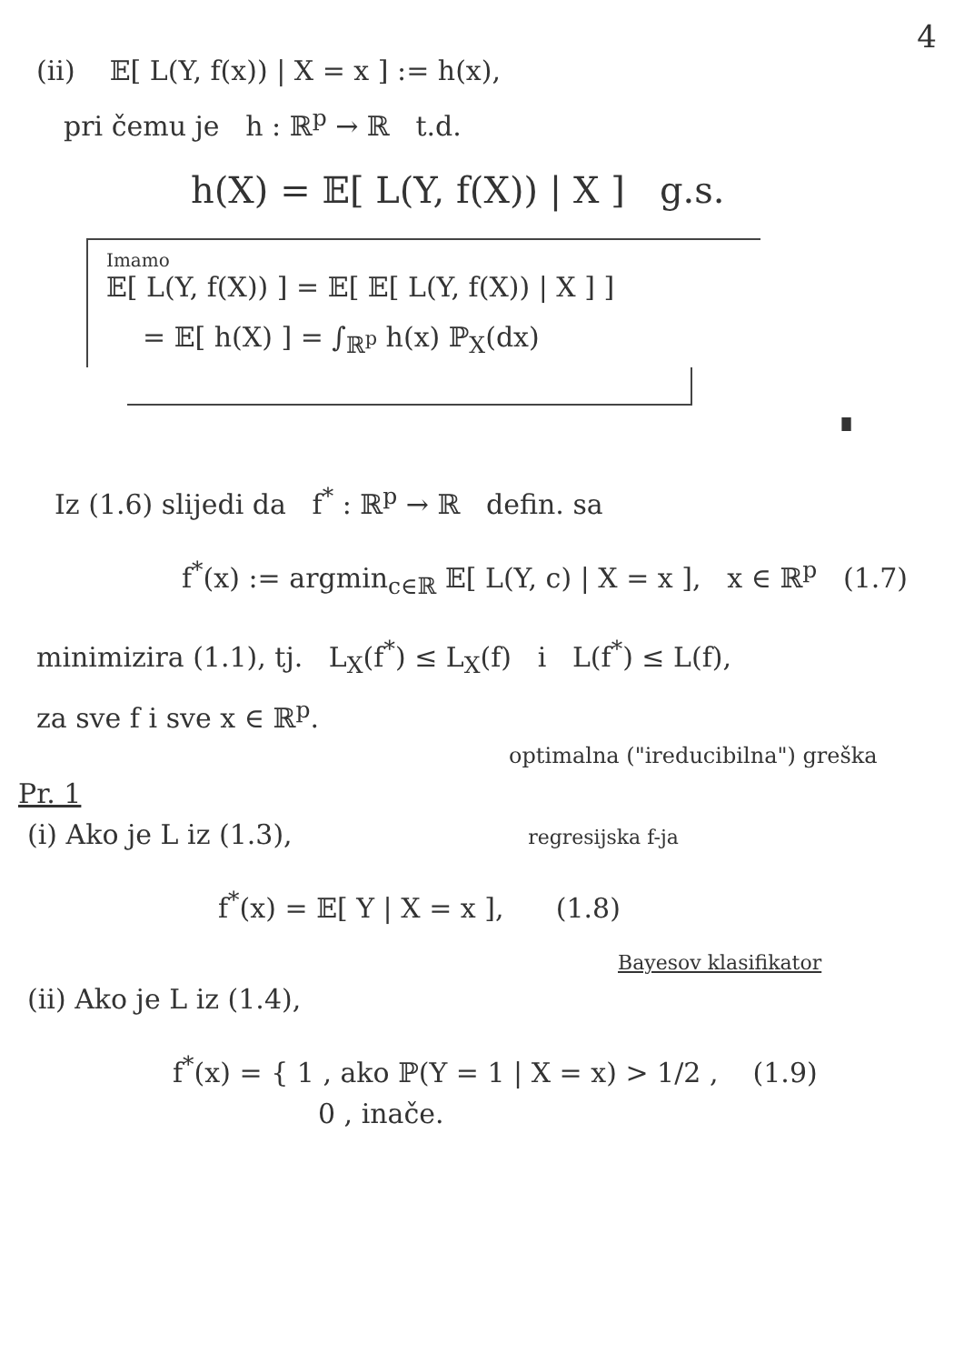4
(ii) 𝔼[ L(Y, f(x)) | X = x ] := h(x),
pri čemu je h : ℝ<sup>p</sup> → ℝ t.d.
h(X) = 𝔼[ L(Y, f(X)) | X ] g.s.
Imamo
𝔼[ L(Y, f(X)) ] = 𝔼[ 𝔼[ L(Y, f(X)) | X ] ]
= 𝔼[ h(X) ] = ∫<sub>ℝ<sup>p</sup></sub> h(x) ℙ<sub>X</sub>(dx)
∎
Iz (1.6) slijedi da f<sup>*</sup> : ℝ<sup>p</sup> → ℝ defin. sa
f<sup>*</sup>(x) := argmin<sub>c∈ℝ</sub> 𝔼[ L(Y, c) | X = x ], x ∈ ℝ<sup>p</sup> (1.7)
minimizira (1.1), tj. L<sub>X</sub>(f<sup>*</sup>) ≤ L<sub>X</sub>(f) i L(f<sup>*</sup>) ≤ L(f),
za sve f i sve x ∈ ℝ<sup>p</sup>.
optimalna ("ireducibilna") greška
Pr. 1
(i) Ako je L iz (1.3), regresijska f-ja
f<sup>*</sup>(x) = 𝔼[ Y | X = x ], (1.8)
Bayesov klasifikator
(ii) Ako je L iz (1.4),
f<sup>*</sup>(x) = { 1 , ako ℙ(Y = 1 | X = x) > 1/2 , (1.9)
0 , inače.